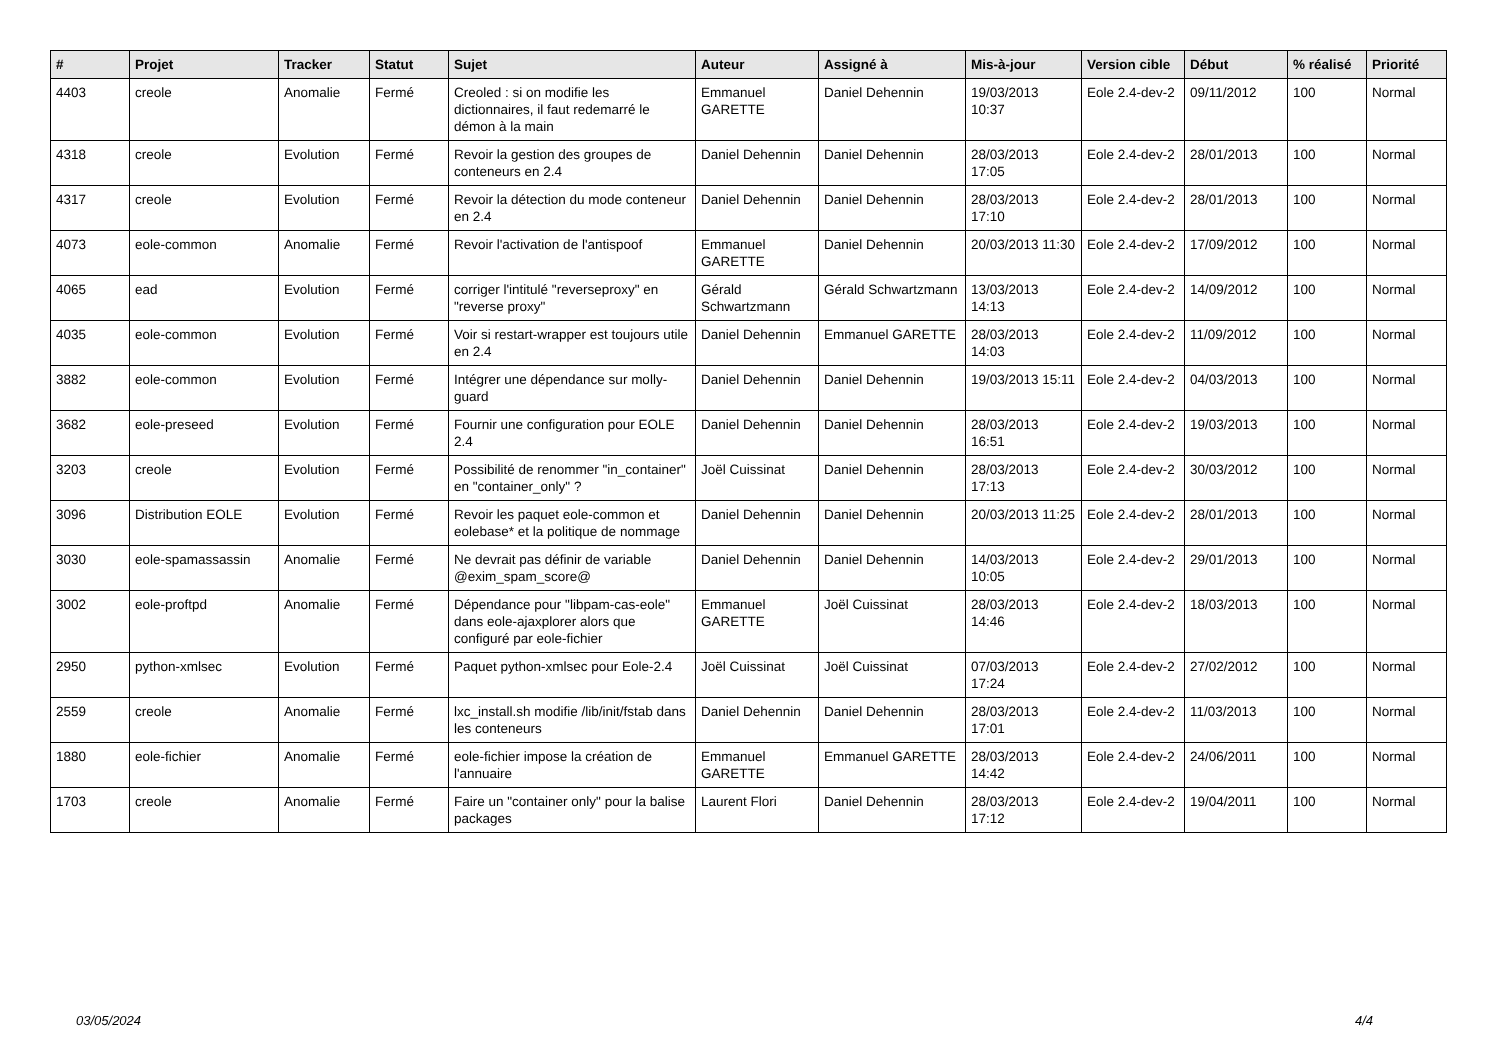| # | Projet | Tracker | Statut | Sujet | Auteur | Assigné à | Mis-à-jour | Version cible | Début | % réalisé | Priorité |
| --- | --- | --- | --- | --- | --- | --- | --- | --- | --- | --- | --- |
| 4403 | creole | Anomalie | Fermé | Creoled : si on modifie les dictionnaires, il faut redemarré le démon à la main | Emmanuel GARETTE | Daniel Dehennin | 19/03/2013 10:37 | Eole 2.4-dev-2 | 09/11/2012 | 100 | Normal |
| 4318 | creole | Evolution | Fermé | Revoir la gestion des groupes de conteneurs en 2.4 | Daniel Dehennin | Daniel Dehennin | 28/03/2013 17:05 | Eole 2.4-dev-2 | 28/01/2013 | 100 | Normal |
| 4317 | creole | Evolution | Fermé | Revoir la détection du mode conteneur en 2.4 | Daniel Dehennin | Daniel Dehennin | 28/03/2013 17:10 | Eole 2.4-dev-2 | 28/01/2013 | 100 | Normal |
| 4073 | eole-common | Anomalie | Fermé | Revoir l'activation de l'antispoof | Emmanuel GARETTE | Daniel Dehennin | 20/03/2013 11:30 | Eole 2.4-dev-2 | 17/09/2012 | 100 | Normal |
| 4065 | ead | Evolution | Fermé | corriger l'intitulé "reverseproxy" en "reverse proxy" | Gérald Schwartzmann | Gérald Schwartzmann | 13/03/2013 14:13 | Eole 2.4-dev-2 | 14/09/2012 | 100 | Normal |
| 4035 | eole-common | Evolution | Fermé | Voir si restart-wrapper est toujours utile en 2.4 | Daniel Dehennin | Emmanuel GARETTE | 28/03/2013 14:03 | Eole 2.4-dev-2 | 11/09/2012 | 100 | Normal |
| 3882 | eole-common | Evolution | Fermé | Intégrer une dépendance sur molly-guard | Daniel Dehennin | Daniel Dehennin | 19/03/2013 15:11 | Eole 2.4-dev-2 | 04/03/2013 | 100 | Normal |
| 3682 | eole-preseed | Evolution | Fermé | Fournir une configuration pour EOLE 2.4 | Daniel Dehennin | Daniel Dehennin | 28/03/2013 16:51 | Eole 2.4-dev-2 | 19/03/2013 | 100 | Normal |
| 3203 | creole | Evolution | Fermé | Possibilité de renommer "in_container" en "container_only" ? | Joël Cuissinat | Daniel Dehennin | 28/03/2013 17:13 | Eole 2.4-dev-2 | 30/03/2012 | 100 | Normal |
| 3096 | Distribution EOLE | Evolution | Fermé | Revoir les paquet eole-common et eolebase* et la politique de nommage | Daniel Dehennin | Daniel Dehennin | 20/03/2013 11:25 | Eole 2.4-dev-2 | 28/01/2013 | 100 | Normal |
| 3030 | eole-spamassassin | Anomalie | Fermé | Ne devrait pas définir de variable @exim_spam_score@ | Daniel Dehennin | Daniel Dehennin | 14/03/2013 10:05 | Eole 2.4-dev-2 | 29/01/2013 | 100 | Normal |
| 3002 | eole-proftpd | Anomalie | Fermé | Dépendance pour "libpam-cas-eole" dans eole-ajaxplorer alors que configuré par eole-fichier | Emmanuel GARETTE | Joël Cuissinat | 28/03/2013 14:46 | Eole 2.4-dev-2 | 18/03/2013 | 100 | Normal |
| 2950 | python-xmlsec | Evolution | Fermé | Paquet python-xmlsec pour Eole-2.4 | Joël Cuissinat | Joël Cuissinat | 07/03/2013 17:24 | Eole 2.4-dev-2 | 27/02/2012 | 100 | Normal |
| 2559 | creole | Anomalie | Fermé | lxc_install.sh modifie /lib/init/fstab dans les conteneurs | Daniel Dehennin | Daniel Dehennin | 28/03/2013 17:01 | Eole 2.4-dev-2 | 11/03/2013 | 100 | Normal |
| 1880 | eole-fichier | Anomalie | Fermé | eole-fichier impose la création de l'annuaire | Emmanuel GARETTE | Emmanuel GARETTE | 28/03/2013 14:42 | Eole 2.4-dev-2 | 24/06/2011 | 100 | Normal |
| 1703 | creole | Anomalie | Fermé | Faire un "container only" pour la balise packages | Laurent Flori | Daniel Dehennin | 28/03/2013 17:12 | Eole 2.4-dev-2 | 19/04/2011 | 100 | Normal |
03/05/2024 4/4